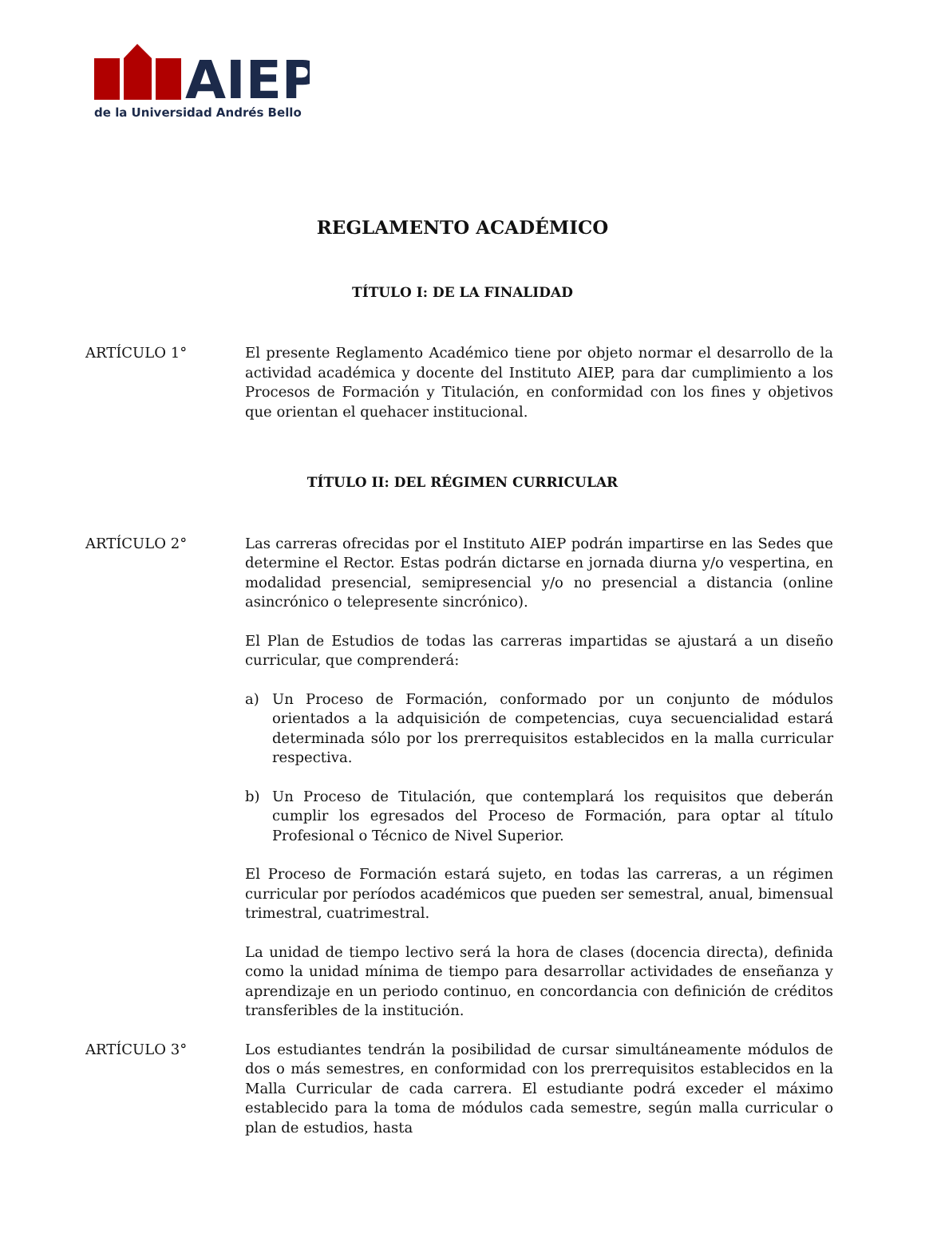AIEP
de la Universidad Andrés Bello
REGLAMENTO ACADÉMICO
TÍTULO I: DE LA FINALIDAD
ARTÍCULO 1° El presente Reglamento Académico tiene por objeto normar el desarrollo de la actividad académica y docente del Instituto AIEP, para dar cumplimiento a los Procesos de Formación y Titulación, en conformidad con los fines y objetivos que orientan el quehacer institucional.
TÍTULO II: DEL RÉGIMEN CURRICULAR
ARTÍCULO 2° Las carreras ofrecidas por el Instituto AIEP podrán impartirse en las Sedes que determine el Rector. Estas podrán dictarse en jornada diurna y/o vespertina, en modalidad presencial, semipresencial y/o no presencial a distancia (online asincrónico o telepresente sincrónico).
El Plan de Estudios de todas las carreras impartidas se ajustará a un diseño curricular, que comprenderá:
a) Un Proceso de Formación, conformado por un conjunto de módulos orientados a la adquisición de competencias, cuya secuencialidad estará determinada sólo por los prerrequisitos establecidos en la malla curricular respectiva.
b) Un Proceso de Titulación, que contemplará los requisitos que deberán cumplir los egresados del Proceso de Formación, para optar al título Profesional o Técnico de Nivel Superior.
El Proceso de Formación estará sujeto, en todas las carreras, a un régimen curricular por períodos académicos que pueden ser semestral, anual, bimensual trimestral, cuatrimestral.
La unidad de tiempo lectivo será la hora de clases (docencia directa), definida como la unidad mínima de tiempo para desarrollar actividades de enseñanza y aprendizaje en un periodo continuo, en concordancia con definición de créditos transferibles de la institución.
ARTÍCULO 3° Los estudiantes tendrán la posibilidad de cursar simultáneamente módulos de dos o más semestres, en conformidad con los prerrequisitos establecidos en la Malla Curricular de cada carrera. El estudiante podrá exceder el máximo establecido para la toma de módulos cada semestre, según malla curricular o plan de estudios, hasta